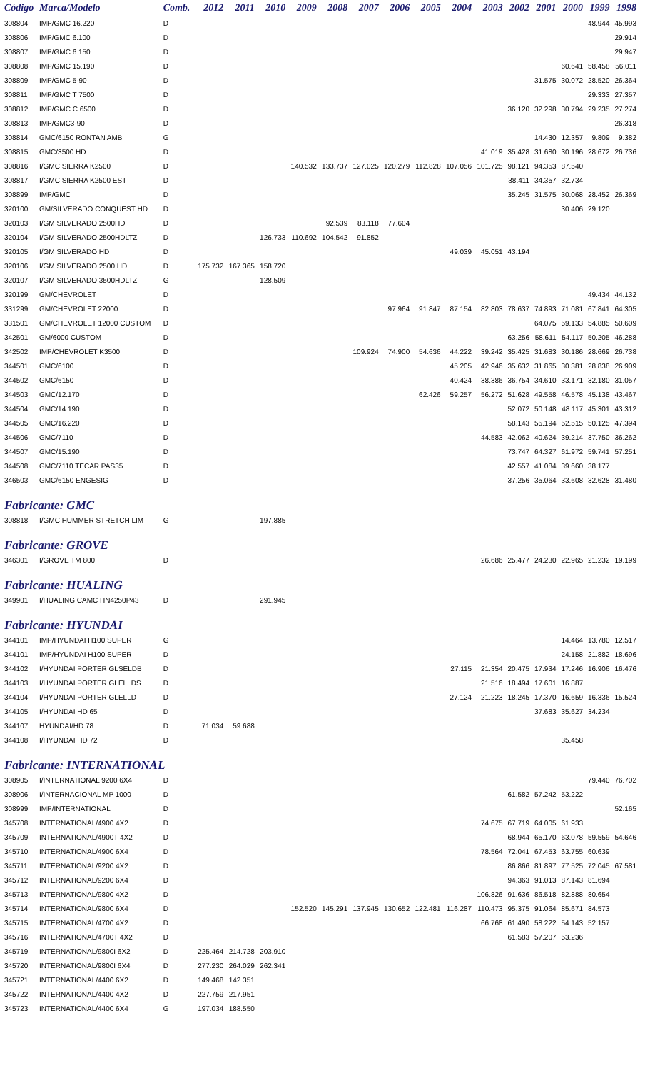| Código | Marca/Modelo | Comb. | 2012 | 2011 | 2010 | 2009 | 2008 | 2007 | 2006 | 2005 | 2004 | 2003 | 2002 | 2001 | 2000 | 1999 | 1998 |
| --- | --- | --- | --- | --- | --- | --- | --- | --- | --- | --- | --- | --- | --- | --- | --- | --- | --- |
| 308804 | IMP/GMC 16.220 | D | | | | | | | | | | | | | | 48.944 | 45.993 |
| 308806 | IMP/GMC 6.100 | D | | | | | | | | | | | | | | | 29.914 |
| 308807 | IMP/GMC 6.150 | D | | | | | | | | | | | | | | | 29.947 |
| 308808 | IMP/GMC 15.190 | D | | | | | | | | | | | | | 60.641 | 58.458 | 56.011 |
| 308809 | IMP/GMC 5-90 | D | | | | | | | | | | | | 31.575 | 30.072 | 28.520 | 26.364 |
| 308811 | IMP/GMC T 7500 | D | | | | | | | | | | | | | | 29.333 | 27.357 |
| 308812 | IMP/GMC C 6500 | D | | | | | | | | | | | 36.120 | 32.298 | 30.794 | 29.235 | 27.274 |
| 308813 | IMP/GMC3-90 | D | | | | | | | | | | | | | | | 26.318 |
| 308814 | GMC/6150 RONTAN AMB | G | | | | | | | | | | | | 14.430 | 12.357 | 9.809 | 9.382 |
| 308815 | GMC/3500 HD | D | | | | | | | | | | 41.019 | 35.428 | 31.680 | 30.196 | 28.672 | 26.736 |
| 308816 | I/GMC SIERRA K2500 | D | | | | 140.532 | 133.737 | 127.025 | 120.279 | 112.828 | 107.056 | 101.725 | 98.121 | 94.353 | 87.540 | | |
| 308817 | I/GMC SIERRA K2500 EST | D | | | | | | | | | | | 38.411 | 34.357 | 32.734 | | |
| 308899 | IMP/GMC | D | | | | | | | | | | | 35.245 | 31.575 | 30.068 | 28.452 | 26.369 |
| 320100 | GM/SILVERADO CONQUEST HD | D | | | | | | | | | | | | | 30.406 | 29.120 | |
| 320103 | I/GM SILVERADO 2500HD | D | | | | | 92.539 | 83.118 | 77.604 | | | | | | | | |
| 320104 | I/GM SILVERADO 2500HDLTZ | D | | | 126.733 | 110.692 | 104.542 | 91.852 | | | | | | | | | |
| 320105 | I/GM SILVERADO HD | D | | | | | | | | | 49.039 | 45.051 | 43.194 | | | | |
| 320106 | I/GM SILVERADO 2500 HD | D | 175.732 | 167.365 | 158.720 | | | | | | | | | | | | |
| 320107 | I/GM SILVERADO 3500HDLTZ | G | | | 128.509 | | | | | | | | | | | | |
| 320199 | GM/CHEVROLET | D | | | | | | | | | | | | | | 49.434 | 44.132 |
| 331299 | GM/CHEVROLET 22000 | D | | | | | | | 97.964 | 91.847 | 87.154 | 82.803 | 78.637 | 74.893 | 71.081 | 67.841 | 64.305 |
| 331501 | GM/CHEVROLET 12000 CUSTOM | D | | | | | | | | | | | | 64.075 | 59.133 | 54.885 | 50.609 |
| 342501 | GM/6000 CUSTOM | D | | | | | | | | | | | 63.256 | 58.611 | 54.117 | 50.205 | 46.288 |
| 342502 | IMP/CHEVROLET K3500 | D | | | | | | 109.924 | 74.900 | 54.636 | 44.222 | 39.242 | 35.425 | 31.683 | 30.186 | 28.669 | 26.738 |
| 344501 | GMC/6100 | D | | | | | | | | | 45.205 | 42.946 | 35.632 | 31.865 | 30.381 | 28.838 | 26.909 |
| 344502 | GMC/6150 | D | | | | | | | | | 40.424 | 38.386 | 36.754 | 34.610 | 33.171 | 32.180 | 31.057 |
| 344503 | GMC/12.170 | D | | | | | | | | 62.426 | 59.257 | 56.272 | 51.628 | 49.558 | 46.578 | 45.138 | 43.467 |
| 344504 | GMC/14.190 | D | | | | | | | | | | | 52.072 | 50.148 | 48.117 | 45.301 | 43.312 |
| 344505 | GMC/16.220 | D | | | | | | | | | | | 58.143 | 55.194 | 52.515 | 50.125 | 47.394 |
| 344506 | GMC/7110 | D | | | | | | | | | | 44.583 | 42.062 | 40.624 | 39.214 | 37.750 | 36.262 |
| 344507 | GMC/15.190 | D | | | | | | | | | | | 73.747 | 64.327 | 61.972 | 59.741 | 57.251 |
| 344508 | GMC/7110 TECAR PAS35 | D | | | | | | | | | | | 42.557 | 41.084 | 39.660 | 38.177 | |
| 346503 | GMC/6150 ENGESIG | D | | | | | | | | | | | 37.256 | 35.064 | 33.608 | 32.628 | 31.480 |
| Fabricante: GMC | | | | | | | | | | | | | | | | | |
| 308818 | I/GMC HUMMER STRETCH LIM | G | | | 197.885 | | | | | | | | | | | | |
| Fabricante: GROVE | | | | | | | | | | | | | | | | | |
| 346301 | I/GROVE TM 800 | D | | | | | | | | | | 26.686 | 25.477 | 24.230 | 22.965 | 21.232 | 19.199 |
| Fabricante: HUALING | | | | | | | | | | | | | | | | | |
| 349901 | I/HUALING CAMC HN4250P43 | D | | | 291.945 | | | | | | | | | | | | |
| Fabricante: HYUNDAI | | | | | | | | | | | | | | | | | |
| 344101 | IMP/HYUNDAI H100 SUPER | G | | | | | | | | | | | | | 14.464 | 13.780 | 12.517 |
| 344101 | IMP/HYUNDAI H100 SUPER | D | | | | | | | | | | | | | 24.158 | 21.882 | 18.696 |
| 344102 | I/HYUNDAI PORTER GLSELDB | D | | | | | | | | | 27.115 | 21.354 | 20.475 | 17.934 | 17.246 | 16.906 | 16.476 |
| 344103 | I/HYUNDAI PORTER GLELLDS | D | | | | | | | | | | 21.516 | 18.494 | 17.601 | 16.887 | | |
| 344104 | I/HYUNDAI PORTER GLELLD | D | | | | | | | | | 27.124 | 21.223 | 18.245 | 17.370 | 16.659 | 16.336 | 15.524 |
| 344105 | I/HYUNDAI HD 65 | D | | | | | | | | | | | | 37.683 | 35.627 | 34.234 | |
| 344107 | HYUNDAI/HD 78 | D | 71.034 | 59.688 | | | | | | | | | | | | | |
| 344108 | I/HYUNDAI HD 72 | D | | | | | | | | | | | | | 35.458 | | |
| Fabricante: INTERNATIONAL | | | | | | | | | | | | | | | | | |
| 308905 | I/INTERNATIONAL 9200 6X4 | D | | | | | | | | | | | | | | 79.440 | 76.702 |
| 308906 | I/INTERNACIONAL MP 1000 | D | | | | | | | | | | | 61.582 | 57.242 | 53.222 | | |
| 308999 | IMP/INTERNATIONAL | D | | | | | | | | | | | | | | | 52.165 |
| 345708 | INTERNATIONAL/4900 4X2 | D | | | | | | | | | | 74.675 | 67.719 | 64.005 | 61.933 | | |
| 345709 | INTERNATIONAL/4900T 4X2 | D | | | | | | | | | | | 68.944 | 65.170 | 63.078 | 59.559 | 54.646 |
| 345710 | INTERNATIONAL/4900 6X4 | D | | | | | | | | | | 78.564 | 72.041 | 67.453 | 63.755 | 60.639 | |
| 345711 | INTERNATIONAL/9200 4X2 | D | | | | | | | | | | | 86.866 | 81.897 | 77.525 | 72.045 | 67.581 |
| 345712 | INTERNATIONAL/9200 6X4 | D | | | | | | | | | | | 94.363 | 91.013 | 87.143 | 81.694 | |
| 345713 | INTERNATIONAL/9800 4X2 | D | | | | | | | | | | 106.826 | 91.636 | 86.518 | 82.888 | 80.654 | |
| 345714 | INTERNATIONAL/9800 6X4 | D | | | | 152.520 | 145.291 | 137.945 | 130.652 | 122.481 | 116.287 | 110.473 | 95.375 | 91.064 | 85.671 | 84.573 | |
| 345715 | INTERNATIONAL/4700 4X2 | D | | | | | | | | | | 66.768 | 61.490 | 58.222 | 54.143 | 52.157 | |
| 345716 | INTERNATIONAL/4700T 4X2 | D | | | | | | | | | | | 61.583 | 57.207 | 53.236 | | |
| 345719 | INTERNATIONAL/9800I 6X2 | D | 225.464 | 214.728 | 203.910 | | | | | | | | | | | | |
| 345720 | INTERNATIONAL/9800I 6X4 | D | 277.230 | 264.029 | 262.341 | | | | | | | | | | | | |
| 345721 | INTERNATIONAL/4400 6X2 | D | 149.468 | 142.351 | | | | | | | | | | | | | |
| 345722 | INTERNATIONAL/4400 4X2 | D | 227.759 | 217.951 | | | | | | | | | | | | | |
| 345723 | INTERNATIONAL/4400 6X4 | G | 197.034 | 188.550 | | | | | | | | | | | | | |